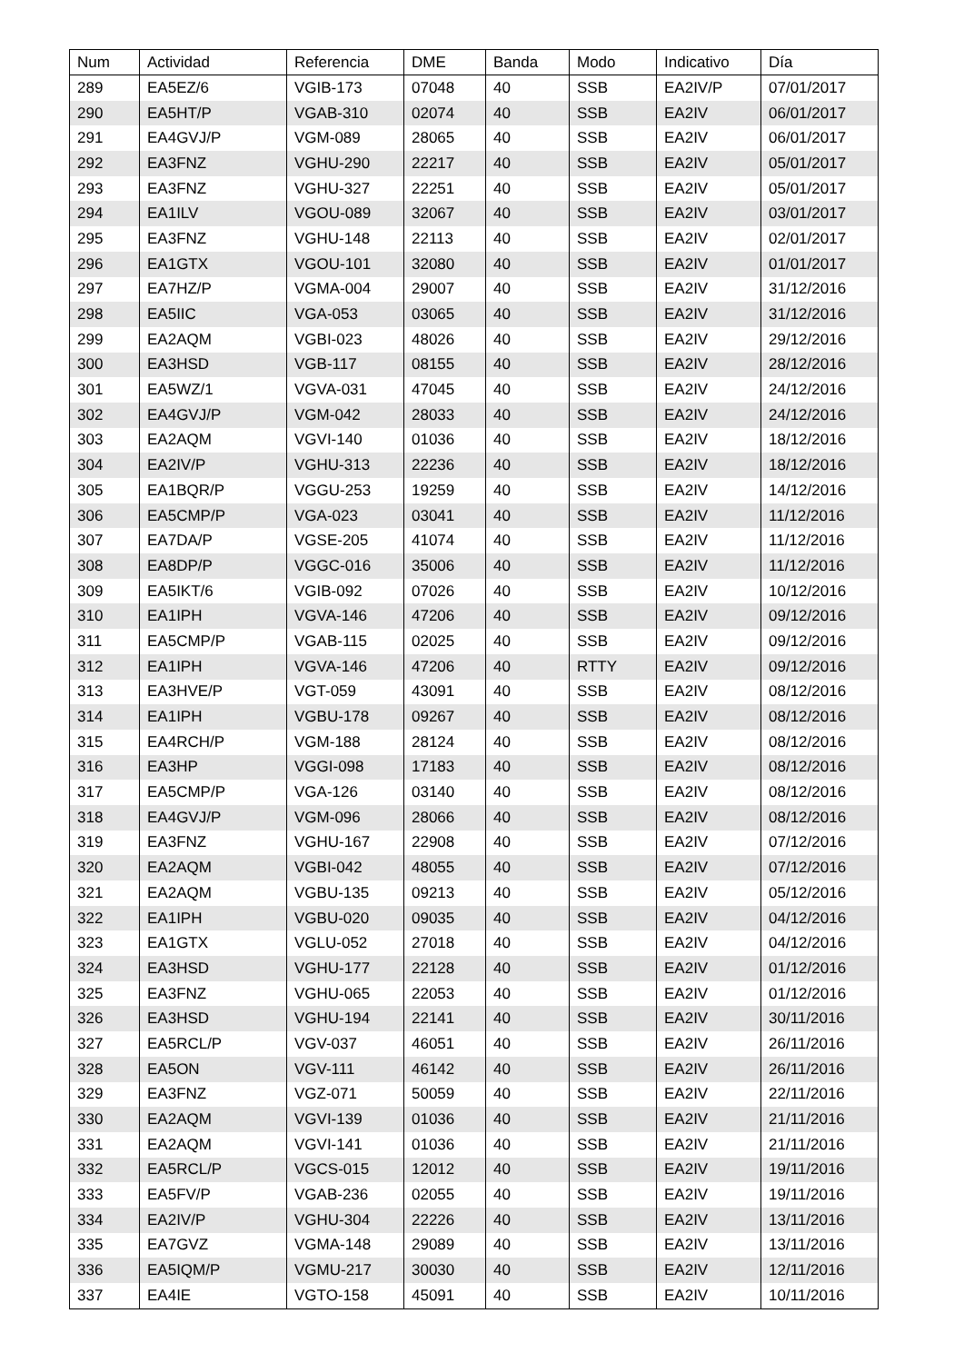| Num | Actividad | Referencia | DME | Banda | Modo | Indicativo | Día |
| --- | --- | --- | --- | --- | --- | --- | --- |
| 289 | EA5EZ/6 | VGIB-173 | 07048 | 40 | SSB | EA2IV/P | 07/01/2017 |
| 290 | EA5HT/P | VGAB-310 | 02074 | 40 | SSB | EA2IV | 06/01/2017 |
| 291 | EA4GVJ/P | VGM-089 | 28065 | 40 | SSB | EA2IV | 06/01/2017 |
| 292 | EA3FNZ | VGHU-290 | 22217 | 40 | SSB | EA2IV | 05/01/2017 |
| 293 | EA3FNZ | VGHU-327 | 22251 | 40 | SSB | EA2IV | 05/01/2017 |
| 294 | EA1ILV | VGOU-089 | 32067 | 40 | SSB | EA2IV | 03/01/2017 |
| 295 | EA3FNZ | VGHU-148 | 22113 | 40 | SSB | EA2IV | 02/01/2017 |
| 296 | EA1GTX | VGOU-101 | 32080 | 40 | SSB | EA2IV | 01/01/2017 |
| 297 | EA7HZ/P | VGMA-004 | 29007 | 40 | SSB | EA2IV | 31/12/2016 |
| 298 | EA5IIC | VGA-053 | 03065 | 40 | SSB | EA2IV | 31/12/2016 |
| 299 | EA2AQM | VGBI-023 | 48026 | 40 | SSB | EA2IV | 29/12/2016 |
| 300 | EA3HSD | VGB-117 | 08155 | 40 | SSB | EA2IV | 28/12/2016 |
| 301 | EA5WZ/1 | VGVA-031 | 47045 | 40 | SSB | EA2IV | 24/12/2016 |
| 302 | EA4GVJ/P | VGM-042 | 28033 | 40 | SSB | EA2IV | 24/12/2016 |
| 303 | EA2AQM | VGVI-140 | 01036 | 40 | SSB | EA2IV | 18/12/2016 |
| 304 | EA2IV/P | VGHU-313 | 22236 | 40 | SSB | EA2IV | 18/12/2016 |
| 305 | EA1BQR/P | VGGU-253 | 19259 | 40 | SSB | EA2IV | 14/12/2016 |
| 306 | EA5CMP/P | VGA-023 | 03041 | 40 | SSB | EA2IV | 11/12/2016 |
| 307 | EA7DA/P | VGSE-205 | 41074 | 40 | SSB | EA2IV | 11/12/2016 |
| 308 | EA8DP/P | VGGC-016 | 35006 | 40 | SSB | EA2IV | 11/12/2016 |
| 309 | EA5IKT/6 | VGIB-092 | 07026 | 40 | SSB | EA2IV | 10/12/2016 |
| 310 | EA1IPH | VGVA-146 | 47206 | 40 | SSB | EA2IV | 09/12/2016 |
| 311 | EA5CMP/P | VGAB-115 | 02025 | 40 | SSB | EA2IV | 09/12/2016 |
| 312 | EA1IPH | VGVA-146 | 47206 | 40 | RTTY | EA2IV | 09/12/2016 |
| 313 | EA3HVE/P | VGT-059 | 43091 | 40 | SSB | EA2IV | 08/12/2016 |
| 314 | EA1IPH | VGBU-178 | 09267 | 40 | SSB | EA2IV | 08/12/2016 |
| 315 | EA4RCH/P | VGM-188 | 28124 | 40 | SSB | EA2IV | 08/12/2016 |
| 316 | EA3HP | VGGI-098 | 17183 | 40 | SSB | EA2IV | 08/12/2016 |
| 317 | EA5CMP/P | VGA-126 | 03140 | 40 | SSB | EA2IV | 08/12/2016 |
| 318 | EA4GVJ/P | VGM-096 | 28066 | 40 | SSB | EA2IV | 08/12/2016 |
| 319 | EA3FNZ | VGHU-167 | 22908 | 40 | SSB | EA2IV | 07/12/2016 |
| 320 | EA2AQM | VGBI-042 | 48055 | 40 | SSB | EA2IV | 07/12/2016 |
| 321 | EA2AQM | VGBU-135 | 09213 | 40 | SSB | EA2IV | 05/12/2016 |
| 322 | EA1IPH | VGBU-020 | 09035 | 40 | SSB | EA2IV | 04/12/2016 |
| 323 | EA1GTX | VGLU-052 | 27018 | 40 | SSB | EA2IV | 04/12/2016 |
| 324 | EA3HSD | VGHU-177 | 22128 | 40 | SSB | EA2IV | 01/12/2016 |
| 325 | EA3FNZ | VGHU-065 | 22053 | 40 | SSB | EA2IV | 01/12/2016 |
| 326 | EA3HSD | VGHU-194 | 22141 | 40 | SSB | EA2IV | 30/11/2016 |
| 327 | EA5RCL/P | VGV-037 | 46051 | 40 | SSB | EA2IV | 26/11/2016 |
| 328 | EA5ON | VGV-111 | 46142 | 40 | SSB | EA2IV | 26/11/2016 |
| 329 | EA3FNZ | VGZ-071 | 50059 | 40 | SSB | EA2IV | 22/11/2016 |
| 330 | EA2AQM | VGVI-139 | 01036 | 40 | SSB | EA2IV | 21/11/2016 |
| 331 | EA2AQM | VGVI-141 | 01036 | 40 | SSB | EA2IV | 21/11/2016 |
| 332 | EA5RCL/P | VGCS-015 | 12012 | 40 | SSB | EA2IV | 19/11/2016 |
| 333 | EA5FV/P | VGAB-236 | 02055 | 40 | SSB | EA2IV | 19/11/2016 |
| 334 | EA2IV/P | VGHU-304 | 22226 | 40 | SSB | EA2IV | 13/11/2016 |
| 335 | EA7GVZ | VGMA-148 | 29089 | 40 | SSB | EA2IV | 13/11/2016 |
| 336 | EA5IQM/P | VGMU-217 | 30030 | 40 | SSB | EA2IV | 12/11/2016 |
| 337 | EA4IE | VGTO-158 | 45091 | 40 | SSB | EA2IV | 10/11/2016 |